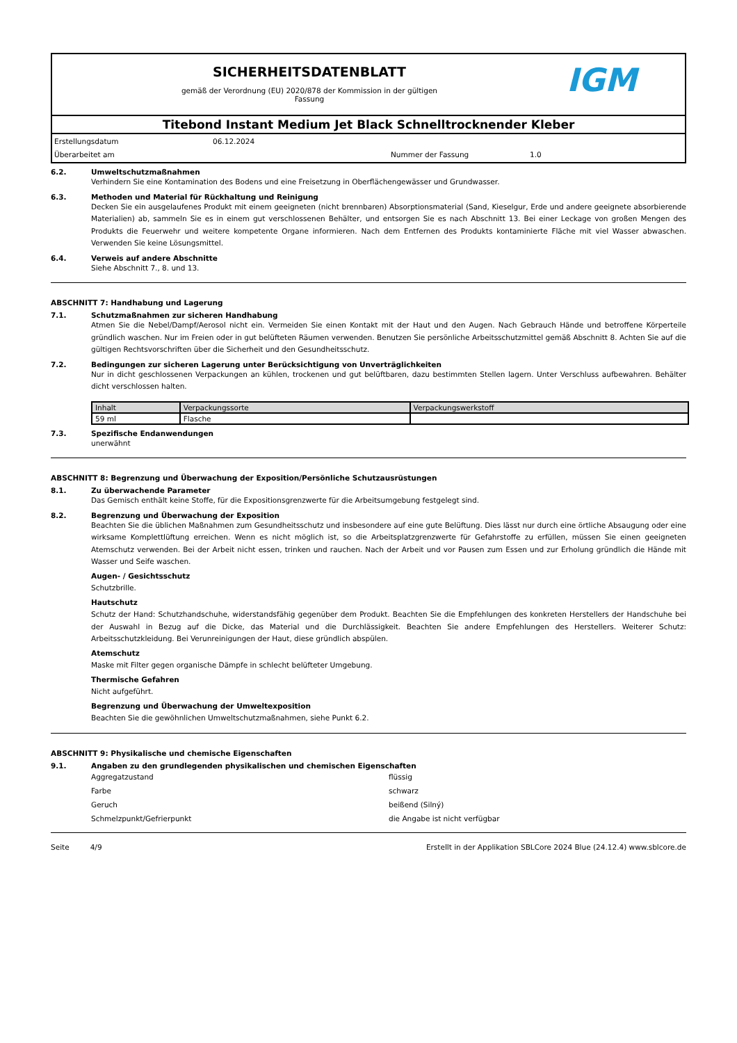SICHERHEITSDATENBLATT
gemäß der Verordnung (EU) 2020/878 der Kommission in der gültigen
Fassung
IGM
Titebond Instant Medium Jet Black Schnelltrocknender Kleber
Erstellungsdatum 06.12.2024 Überarbeitet am Nummer der Fassung 1.0
6.2. Umweltschutzmaßnahmen
Verhindern Sie eine Kontamination des Bodens und eine Freisetzung in Oberflächengewässer und Grundwasser.
6.3. Methoden und Material für Rückhaltung und Reinigung
Decken Sie ein ausgelaufenes Produkt mit einem geeigneten (nicht brennbaren) Absorptionsmaterial (Sand, Kieselgur, Erde und andere geeignete absorbierende Materialien) ab, sammeln Sie es in einem gut verschlossenen Behälter, und entsorgen Sie es nach Abschnitt 13. Bei einer Leckage von großen Mengen des Produkts die Feuerwehr und weitere kompetente Organe informieren. Nach dem Entfernen des Produkts kontaminierte Fläche mit viel Wasser abwaschen. Verwenden Sie keine Lösungsmittel.
6.4. Verweis auf andere Abschnitte
Siehe Abschnitt 7., 8. und 13.
ABSCHNITT 7: Handhabung und Lagerung
7.1. Schutzmaßnahmen zur sicheren Handhabung
Atmen Sie die Nebel/Dampf/Aerosol nicht ein. Vermeiden Sie einen Kontakt mit der Haut und den Augen. Nach Gebrauch Hände und betroffene Körperteile gründlich waschen. Nur im Freien oder in gut belüfteten Räumen verwenden. Benutzen Sie persönliche Arbeitsschutzmittel gemäß Abschnitt 8. Achten Sie auf die gültigen Rechtsvorschriften über die Sicherheit und den Gesundheitsschutz.
7.2. Bedingungen zur sicheren Lagerung unter Berücksichtigung von Unverträglichkeiten
Nur in dicht geschlossenen Verpackungen an kühlen, trockenen und gut belüftbaren, dazu bestimmten Stellen lagern. Unter Verschluss aufbewahren. Behälter dicht verschlossen halten.
| Inhalt | Verpackungssorte | Verpackungswerkstoff |
| --- | --- | --- |
| 59 ml | Flasche | |
7.3. Spezifische Endanwendungen
unerwähnt
ABSCHNITT 8: Begrenzung und Überwachung der Exposition/Persönliche Schutzausrüstungen
8.1. Zu überwachende Parameter
Das Gemisch enthält keine Stoffe, für die Expositionsgrenzwerte für die Arbeitsumgebung festgelegt sind.
8.2. Begrenzung und Überwachung der Exposition
Beachten Sie die üblichen Maßnahmen zum Gesundheitsschutz und insbesondere auf eine gute Belüftung. Dies lässt nur durch eine örtliche Absaugung oder eine wirksame Komplettlüftung erreichen. Wenn es nicht möglich ist, so die Arbeitsplatzgrenzwerte für Gefahrstoffe zu erfüllen, müssen Sie einen geeigneten Atemschutz verwenden. Bei der Arbeit nicht essen, trinken und rauchen. Nach der Arbeit und vor Pausen zum Essen und zur Erholung gründlich die Hände mit Wasser und Seife waschen.
Augen- / Gesichtsschutz
Schutzbrille.
Hautschutz
Schutz der Hand: Schutzhandschuhe, widerstandsfähig gegenüber dem Produkt. Beachten Sie die Empfehlungen des konkreten Herstellers der Handschuhe bei der Auswahl in Bezug auf die Dicke, das Material und die Durchlässigkeit. Beachten Sie andere Empfehlungen des Herstellers. Weiterer Schutz: Arbeitsschutzkleidung. Bei Verunreinigungen der Haut, diese gründlich abspülen.
Atemschutz
Maske mit Filter gegen organische Dämpfe in schlecht belüfteter Umgebung.
Thermische Gefahren
Nicht aufgeführt.
Begrenzung und Überwachung der Umweltexposition
Beachten Sie die gewöhnlichen Umweltschutzmaßnahmen, siehe Punkt 6.2.
ABSCHNITT 9: Physikalische und chemische Eigenschaften
9.1. Angaben zu den grundlegenden physikalischen und chemischen Eigenschaften
Aggregatzustand flüssig Farbe schwarz Geruch beißend (Silný) Schmelzpunkt/Gefrierpunkt die Angabe ist nicht verfügbar
Seite 4/9 Erstellt in der Applikation SBLCore 2024 Blue (24.12.4) www.sblcore.de